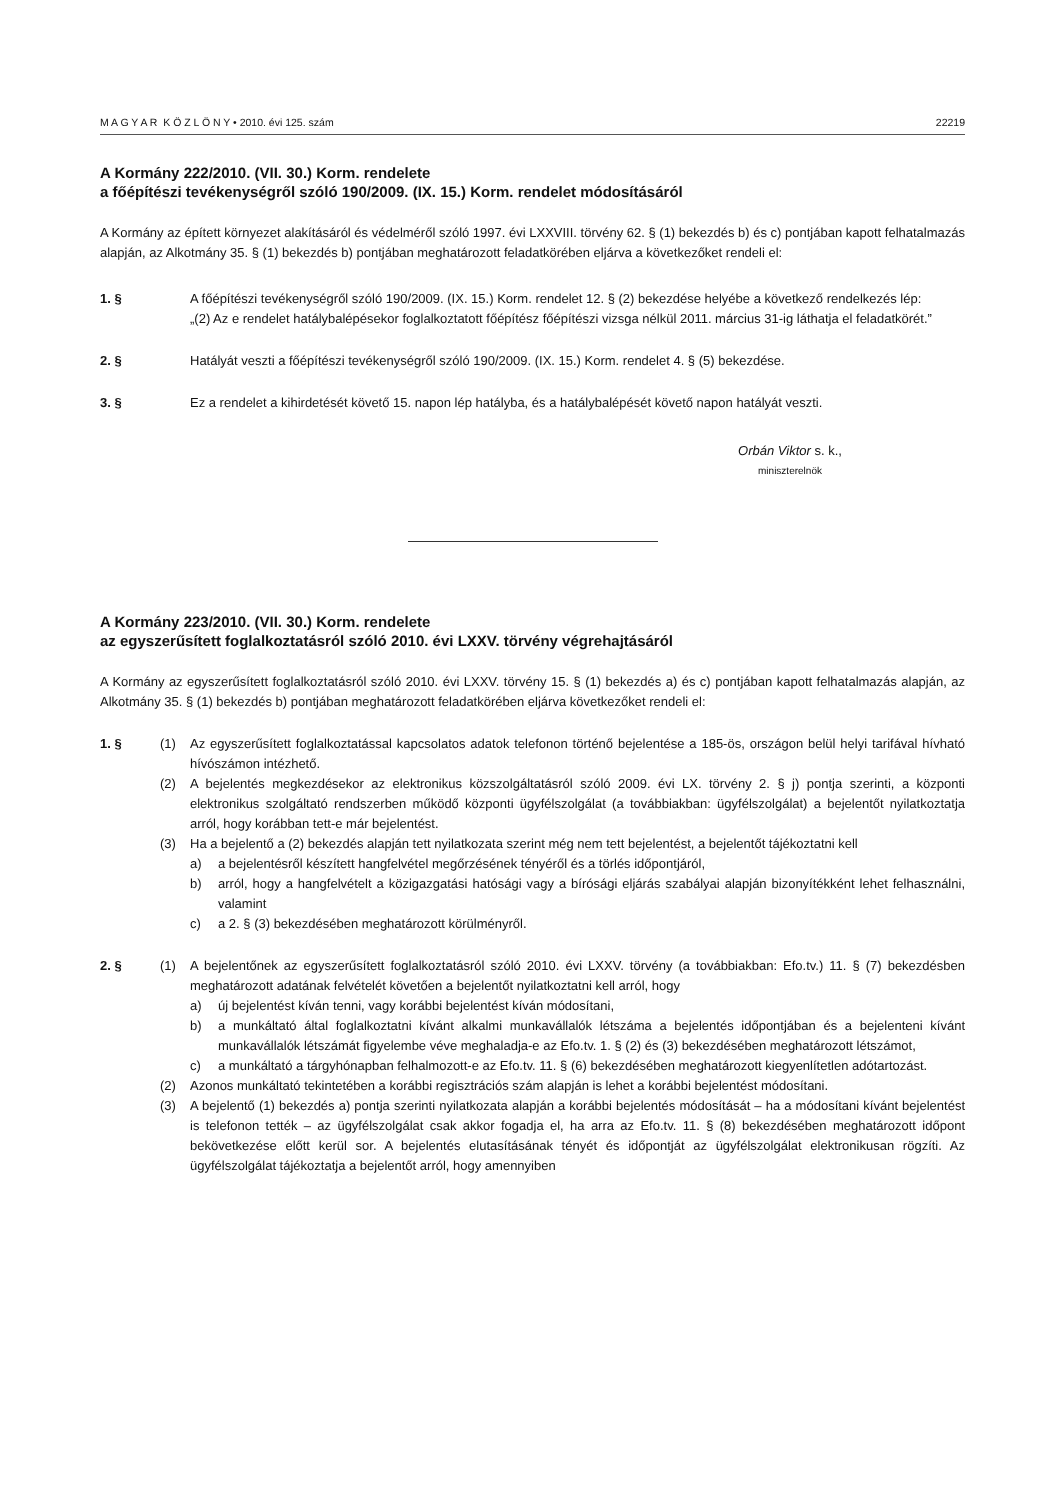M A G Y A R K Ö Z L Ö N Y • 2010. évi 125. szám 22219
A Kormány 222/2010. (VII. 30.) Korm. rendelete
a főépítészi tevékenységről szóló 190/2009. (IX. 15.) Korm. rendelet módosításáról
A Kormány az épített környezet alakításáról és védelméről szóló 1997. évi LXXVIII. törvény 62. § (1) bekezdés b) és c) pontjában kapott felhatalmazás alapján, az Alkotmány 35. § (1) bekezdés b) pontjában meghatározott feladatkörében eljárva a következőket rendeli el:
1. § A főépítészi tevékenységről szóló 190/2009. (IX. 15.) Korm. rendelet 12. § (2) bekezdése helyébe a következő rendelkezés lép:
„(2) Az e rendelet hatálybalépésekor foglalkoztatott főépítész főépítészi vizsga nélkül 2011. március 31-ig láthatja el feladatkörét.”
2. § Hatályát veszti a főépítészi tevékenységről szóló 190/2009. (IX. 15.) Korm. rendelet 4. § (5) bekezdése.
3. § Ez a rendelet a kihirdetését követő 15. napon lép hatályba, és a hatálybalépését követő napon hatályát veszti.
Orbán Viktor s. k.,
miniszterelnök
A Kormány 223/2010. (VII. 30.) Korm. rendelete
az egyszerűsített foglalkoztatásról szóló 2010. évi LXXV. törvény végrehajtásáról
A Kormány az egyszerűsített foglalkoztatásról szóló 2010. évi LXXV. törvény 15. § (1) bekezdés a) és c) pontjában kapott felhatalmazás alapján, az Alkotmány 35. § (1) bekezdés b) pontjában meghatározott feladatkörében eljárva következőket rendeli el:
1. § (1) Az egyszerűsített foglalkoztatással kapcsolatos adatok telefonon történő bejelentése a 185-ös, országon belül helyi tarifával hívható hívószámon intézhető.
(2) A bejelentés megkezdésekor az elektronikus közszolgáltatásról szóló 2009. évi LX. törvény 2. § j) pontja szerinti, a központi elektronikus szolgáltató rendszerben működő központi ügyfélszolgálat (a továbbiakban: ügyfélszolgálat) a bejelentőt nyilatkoztatja arról, hogy korábban tett-e már bejelentést.
(3) Ha a bejelentő a (2) bekezdés alapján tett nyilatkozata szerint még nem tett bejelentést, a bejelentőt tájékoztatni kell
a) a bejelentésről készített hangfelvétel megőrzésének tényéről és a törlés időpontjáról,
b) arról, hogy a hangfelvételt a közigazgatási hatósági vagy a bírósági eljárás szabályai alapján bizonyítékként lehet felhasználni, valamint
c) a 2. § (3) bekezdésében meghatározott körülményről.
2. § (1) A bejelentőnek az egyszerűsített foglalkoztatásról szóló 2010. évi LXXV. törvény (a továbbiakban: Efo.tv.) 11. § (7) bekezdésben meghatározott adatának felvételét követően a bejelentőt nyilatkoztatni kell arról, hogy
a) új bejelentést kíván tenni, vagy korábbi bejelentést kíván módosítani,
b) a munkáltató által foglalkoztatni kívánt alkalmi munkavállalók létszáma a bejelentés időpontjában és a bejelenteni kívánt munkavállalók létszámát figyelembe véve meghaladja-e az Efo.tv. 1. § (2) és (3) bekezdésében meghatározott létszámot,
c) a munkáltató a tárgyhónapban felhalmozott-e az Efo.tv. 11. § (6) bekezdésében meghatározott kiegyenlítetlen adótartozást.
(2) Azonos munkáltató tekintetében a korábbi regisztrációs szám alapján is lehet a korábbi bejelentést módosítani.
(3) A bejelentő (1) bekezdés a) pontja szerinti nyilatkozata alapján a korábbi bejelentés módosítását – ha a módosítani kívánt bejelentést is telefonon tették – az ügyfélszolgálat csak akkor fogadja el, ha arra az Efo.tv. 11. § (8) bekezdésében meghatározott időpont bekövetkezése előtt kerül sor. A bejelentés elutasításának tényét és időpontját az ügyfélszolgálat elektronikusan rögzíti. Az ügyfélszolgálat tájékoztatja a bejelentőt arról, hogy amennyiben